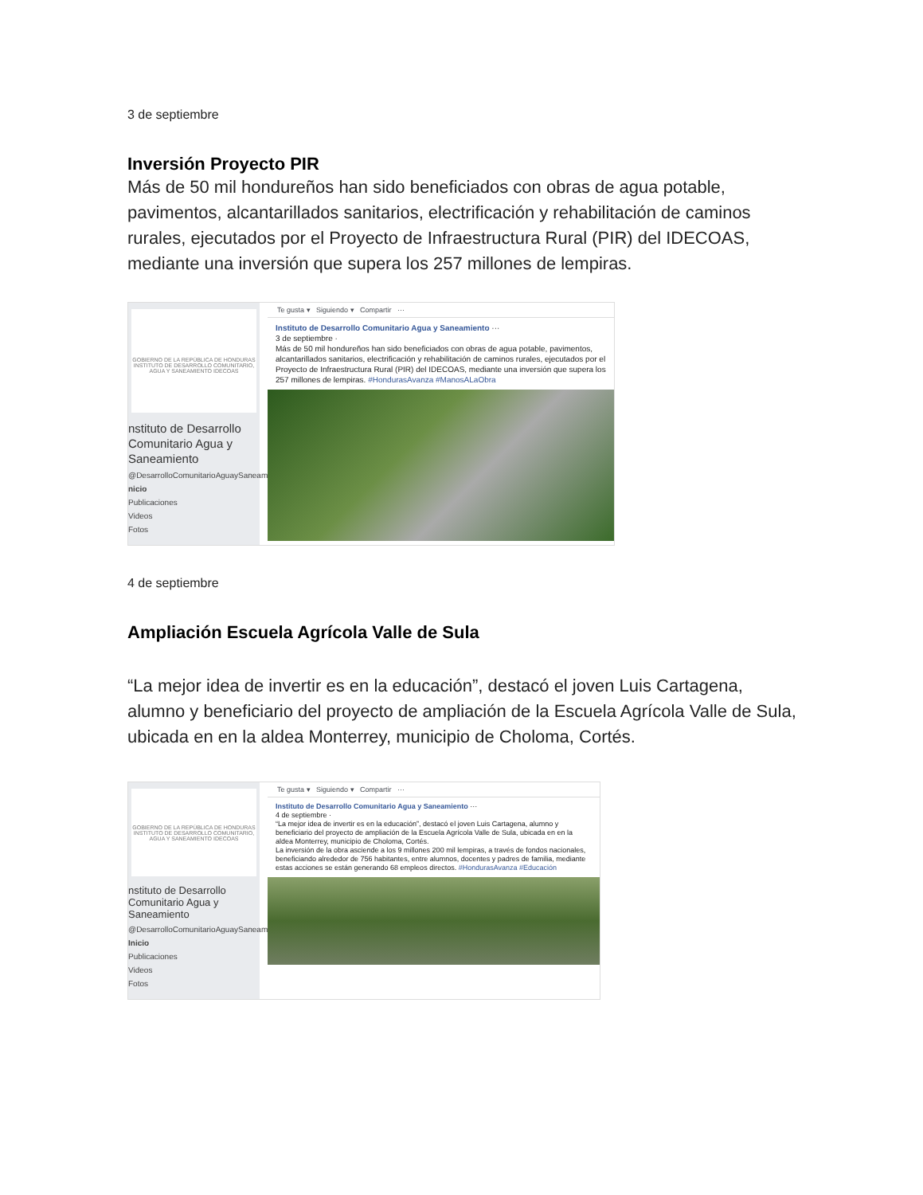3 de septiembre
Inversión Proyecto PIR
Más de 50 mil hondureños han sido beneficiados con obras de agua potable, pavimentos, alcantarillados sanitarios, electrificación y rehabilitación de caminos rurales, ejecutados por el Proyecto de Infraestructura Rural (PIR) del IDECOAS, mediante una inversión que supera los 257 millones de lempiras.
GOBIERNO DE LA REPÚBLICA DE HONDURAS
INSTITUTO DE DESARROLLO COMUNITARIO, AGUA Y SANEAMIENTO IDECOAS
nstituto de Desarrollo Comunitario Agua y Saneamiento
@DesarrolloComunitarioAguaySaneamiento
nicio
Publicaciones
Videos
Fotos
Te gusta ▾ Siguiendo ▾ Compartir ···
Instituto de Desarrollo Comunitario Agua y Saneamiento ···
3 de septiembre ·
Más de 50 mil hondureños han sido beneficiados con obras de agua potable, pavimentos, alcantarillados sanitarios, electrificación y rehabilitación de caminos rurales, ejecutados por el Proyecto de Infraestructura Rural (PIR) del IDECOAS, mediante una inversión que supera los 257 millones de lempiras. #HondurasAvanza #ManosALaObra
4 de septiembre
Ampliación Escuela Agrícola Valle de Sula
“La mejor idea de invertir es en la educación”, destacó el joven Luis Cartagena, alumno y beneficiario del proyecto de ampliación de la Escuela Agrícola Valle de Sula, ubicada en en la aldea Monterrey, municipio de Choloma, Cortés.
GOBIERNO DE LA REPÚBLICA DE HONDURAS
INSTITUTO DE DESARROLLO COMUNITARIO, AGUA Y SANEAMIENTO IDECOAS
nstituto de Desarrollo Comunitario Agua y Saneamiento
@DesarrolloComunitarioAguaySaneamiento
Inicio
Publicaciones
Videos
Fotos
Te gusta ▾ Siguiendo ▾ Compartir ···
Instituto de Desarrollo Comunitario Agua y Saneamiento ···
4 de septiembre ·
“La mejor idea de invertir es en la educación”, destacó el joven Luis Cartagena, alumno y beneficiario del proyecto de ampliación de la Escuela Agrícola Valle de Sula, ubicada en en la aldea Monterrey, municipio de Choloma, Cortés.
La inversión de la obra asciende a los 9 millones 200 mil lempiras, a través de fondos nacionales, beneficiando alrededor de 756 habitantes, entre alumnos, docentes y padres de familia, mediante estas acciones se están generando 68 empleos directos. #HondurasAvanza #Educación